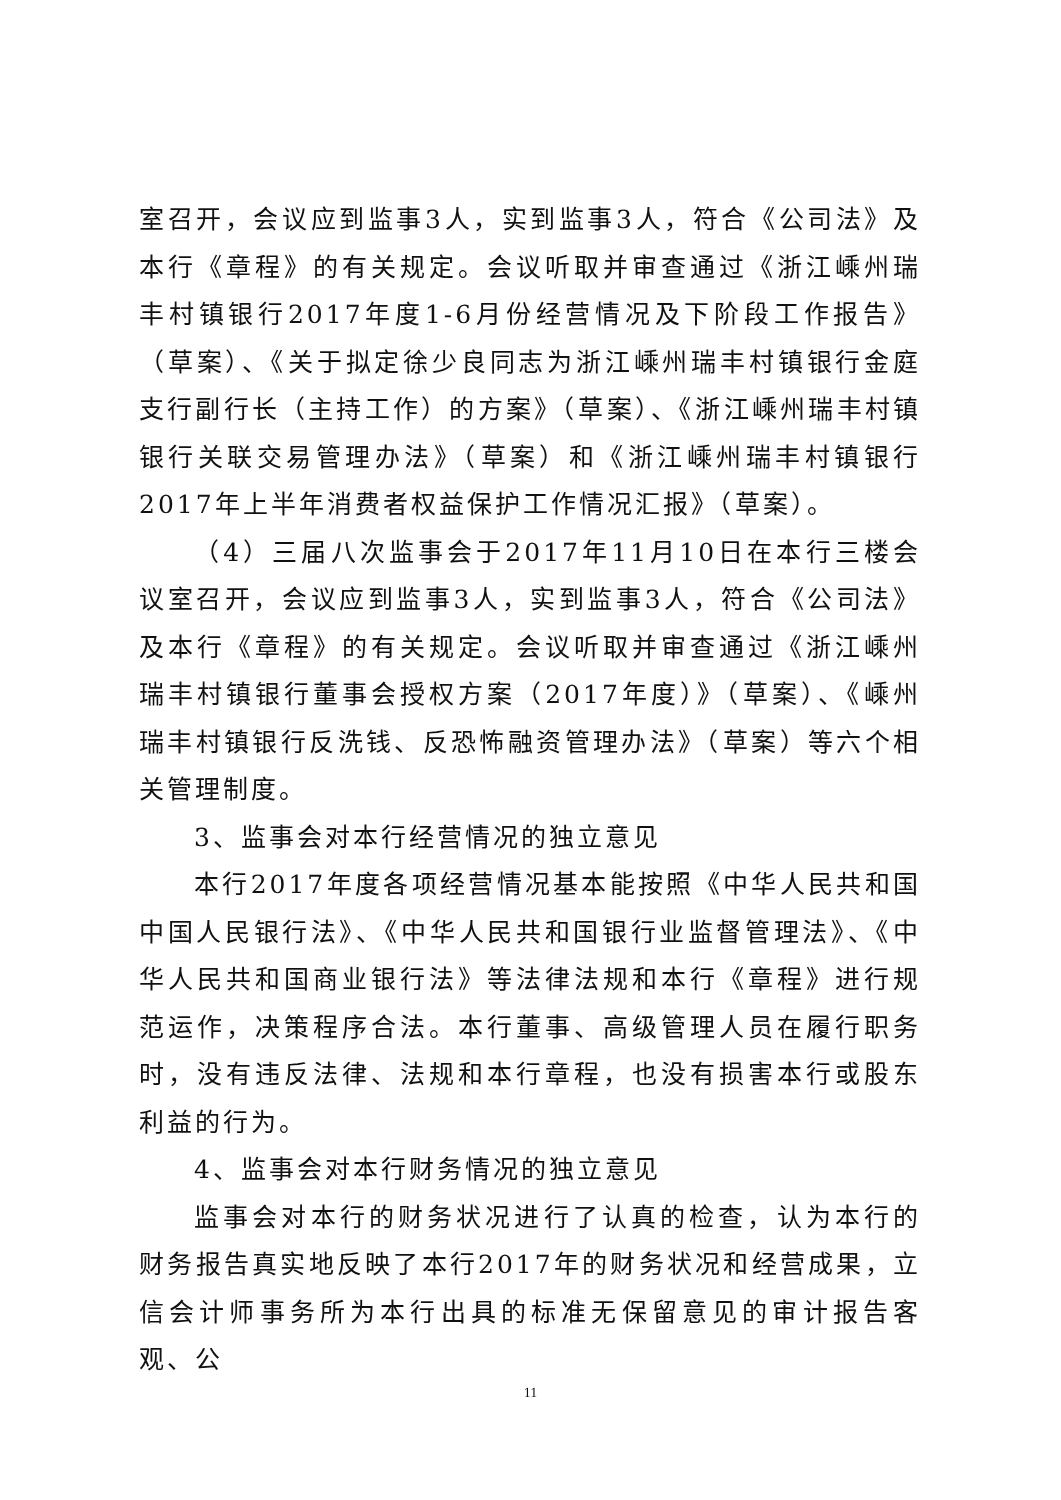室召开，会议应到监事3人，实到监事3人，符合《公司法》及本行《章程》的有关规定。会议听取并审查通过《浙江嵊州瑞丰村镇银行2017年度1-6月份经营情况及下阶段工作报告》（草案）、《关于拟定徐少良同志为浙江嵊州瑞丰村镇银行金庭支行副行长（主持工作）的方案》（草案）、《浙江嵊州瑞丰村镇银行关联交易管理办法》（草案）和《浙江嵊州瑞丰村镇银行2017年上半年消费者权益保护工作情况汇报》（草案）。
（4）三届八次监事会于2017年11月10日在本行三楼会议室召开，会议应到监事3人，实到监事3人，符合《公司法》及本行《章程》的有关规定。会议听取并审查通过《浙江嵊州瑞丰村镇银行董事会授权方案（2017年度）》（草案）、《嵊州瑞丰村镇银行反洗钱、反恐怖融资管理办法》（草案）等六个相关管理制度。
3、监事会对本行经营情况的独立意见
本行2017年度各项经营情况基本能按照《中华人民共和国中国人民银行法》、《中华人民共和国银行业监督管理法》、《中华人民共和国商业银行法》等法律法规和本行《章程》进行规范运作，决策程序合法。本行董事、高级管理人员在履行职务时，没有违反法律、法规和本行章程，也没有损害本行或股东利益的行为。
4、监事会对本行财务情况的独立意见
监事会对本行的财务状况进行了认真的检查，认为本行的财务报告真实地反映了本行2017年的财务状况和经营成果，立信会计师事务所为本行出具的标准无保留意见的审计报告客观、公
11